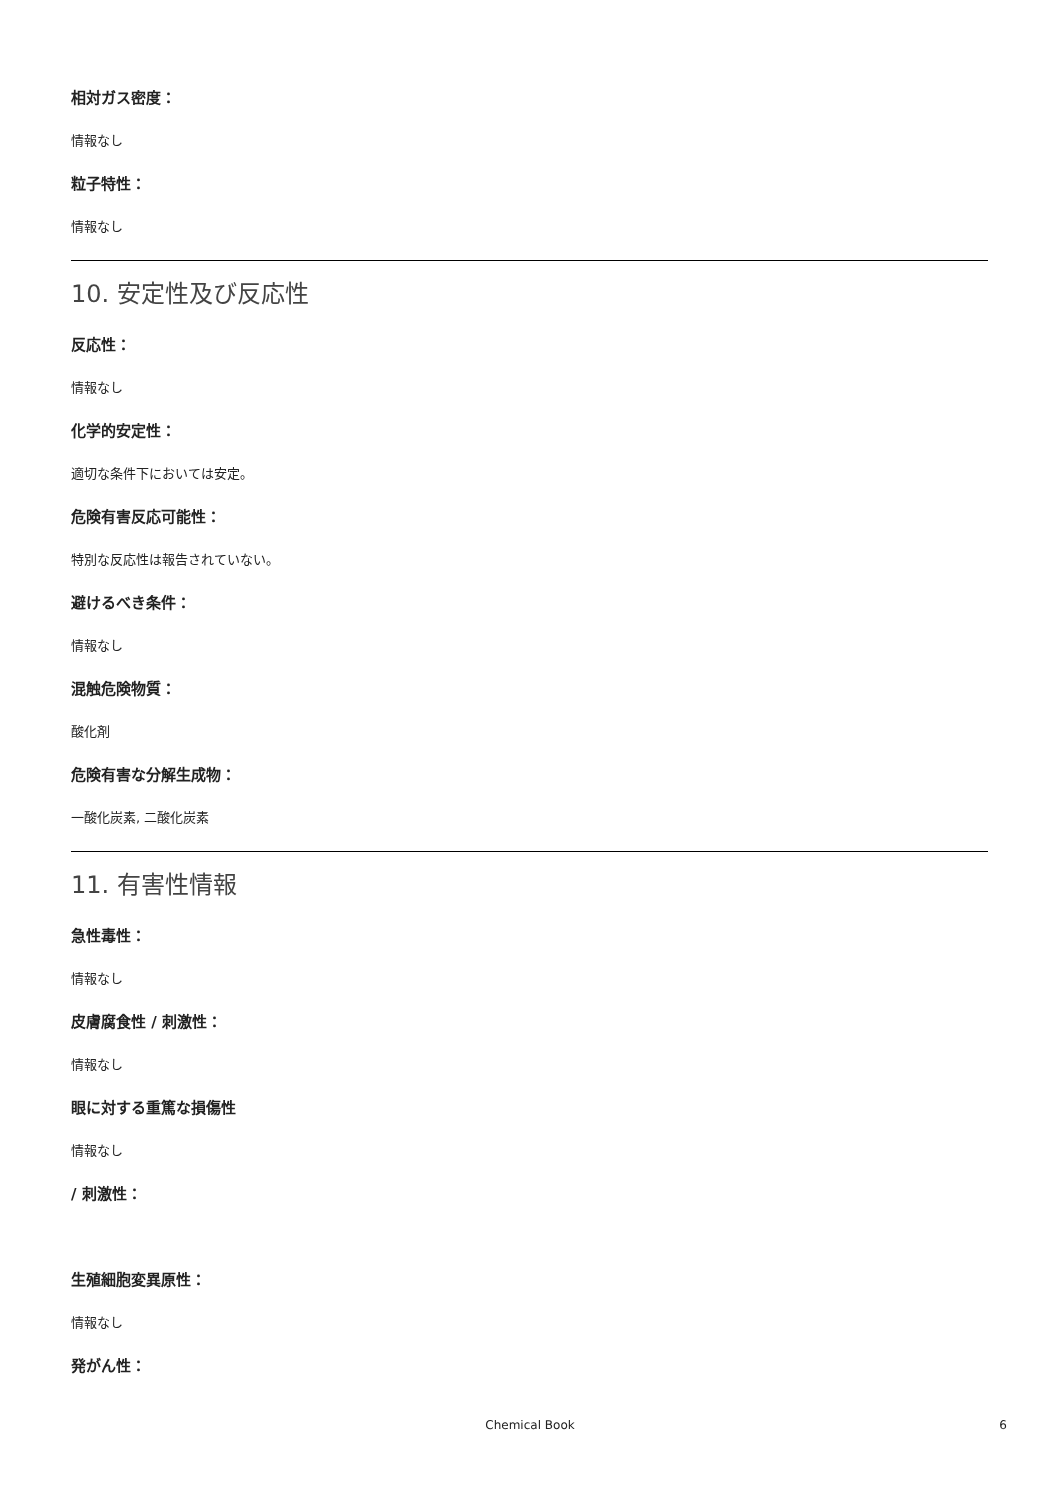相対ガス密度：
情報なし
粒子特性：
情報なし
10. 安定性及び反応性
反応性：
情報なし
化学的安定性：
適切な条件下においては安定。
危険有害反応可能性：
特別な反応性は報告されていない。
避けるべき条件：
情報なし
混触危険物質：
酸化剤
危険有害な分解生成物：
一酸化炭素, 二酸化炭素
11. 有害性情報
急性毒性：
情報なし
皮膚腐食性 / 刺激性：
情報なし
眼に対する重篤な損傷性
情報なし
/ 刺激性：
生殖細胞変異原性：
情報なし
発がん性：
Chemical Book
6